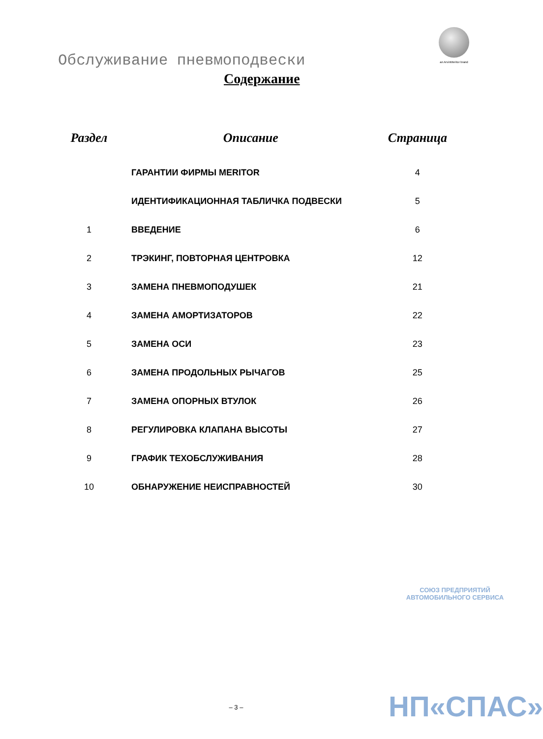an ArvinMeritor brand
Обслуживание пневмоподвески
Содержание
| Раздел | Описание | Страница |
| --- | --- | --- |
| | ГАРАНТИИ ФИРМЫ MERITOR | 4 |
| | ИДЕНТИФИКАЦИОННАЯ ТАБЛИЧКА ПОДВЕСКИ | 5 |
| 1 | ВВЕДЕНИЕ | 6 |
| 2 | ТРЭКИНГ, ПОВТОРНАЯ ЦЕНТРОВКА | 12 |
| 3 | ЗАМЕНА ПНЕВМОПОДУШЕК | 21 |
| 4 | ЗАМЕНА АМОРТИЗАТОРОВ | 22 |
| 5 | ЗАМЕНА ОСИ | 23 |
| 6 | ЗАМЕНА ПРОДОЛЬНЫХ РЫЧАГОВ | 25 |
| 7 | ЗАМЕНА ОПОРНЫХ ВТУЛОК | 26 |
| 8 | РЕГУЛИРОВКА КЛАПАНА ВЫСОТЫ | 27 |
| 9 | ГРАФИК ТЕХОБСЛУЖИВАНИЯ | 28 |
| 10 | ОБНАРУЖЕНИЕ НЕИСПРАВНОСТЕЙ | 30 |
СОЮЗ ПРЕДПРИЯТИЙ АВТОМОБИЛЬНОГО СЕРВИСА
НП«СПАС»
– 3 –